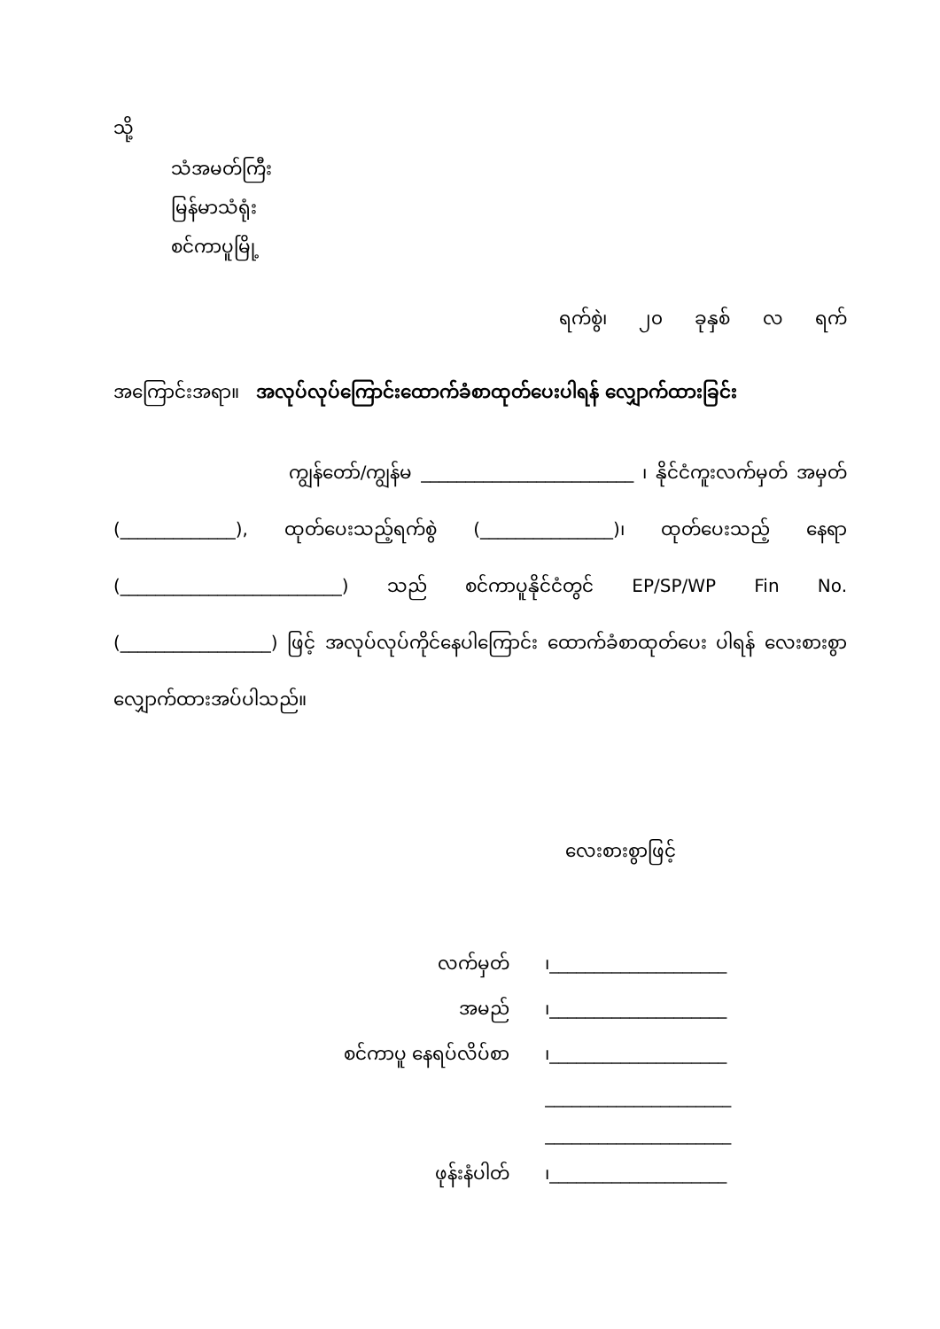သို့
သံအမတ်ကြီး
မြန်မာသံရုံး
စင်ကာပူမြို့
ရက်စွဲ၊ ၂၀ ခုနှစ် လ ရက်
အကြောင်းအရာ။ အလုပ်လုပ်ကြောင်းထောက်ခံစာထုတ်ပေးပါရန် လျှောက်ထားခြင်း
ကျွန်တော်/ကျွန်မ ________________________ ၊ နိုင်ငံကူးလက်မှတ် အမှတ် (_____________), ထုတ်ပေးသည့်ရက်စွဲ (_______________)၊ ထုတ်ပေးသည့် နေရာ (_________________________) သည် စင်ကာပူနိုင်ငံတွင် EP/SP/WP Fin No. (_________________) ဖြင့် အလုပ်လုပ်ကိုင်နေပါကြောင်း ထောက်ခံစာထုတ်ပေး ပါရန် လေးစားစွာ လျှောက်ထားအပ်ပါသည်။
လေးစားစွာဖြင့်
| လက်မှတ် | ၊____________________ |
| အမည် | ၊____________________ |
| စင်ကာပူ နေရပ်လိပ်စာ | ၊____________________ |
| | _____________________ |
| | _____________________ |
| ဖုန်းနံပါတ် | ၊____________________ |